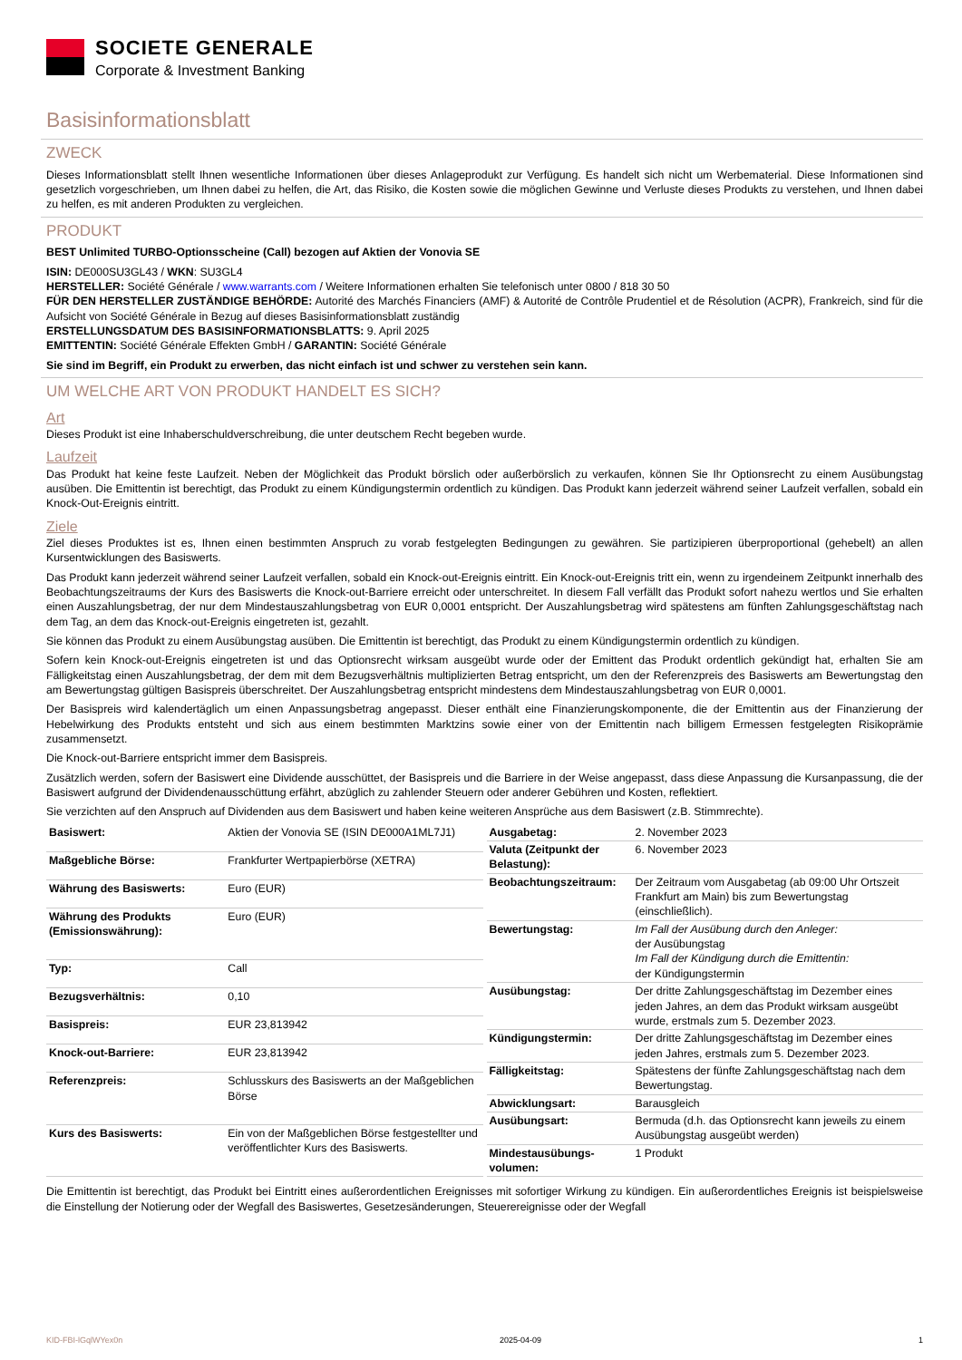SOCIETE GENERALE
Corporate & Investment Banking
Basisinformationsblatt
ZWECK
Dieses Informationsblatt stellt Ihnen wesentliche Informationen über dieses Anlageprodukt zur Verfügung. Es handelt sich nicht um Werbematerial. Diese Informationen sind gesetzlich vorgeschrieben, um Ihnen dabei zu helfen, die Art, das Risiko, die Kosten sowie die möglichen Gewinne und Verluste dieses Produkts zu verstehen, und Ihnen dabei zu helfen, es mit anderen Produkten zu vergleichen.
PRODUKT
BEST Unlimited TURBO-Optionsscheine (Call) bezogen auf Aktien der Vonovia SE
ISIN: DE000SU3GL43 / WKN: SU3GL4
HERSTELLER: Société Générale / www.warrants.com / Weitere Informationen erhalten Sie telefonisch unter 0800 / 818 30 50
FÜR DEN HERSTELLER ZUSTÄNDIGE BEHÖRDE: Autorité des Marchés Financiers (AMF) & Autorité de Contrôle Prudentiel et de Résolution (ACPR), Frankreich, sind für die Aufsicht von Société Générale in Bezug auf dieses Basisinformationsblatt zuständig
ERSTELLUNGSDATUM DES BASISINFORMATIONSBLATTS: 9. April 2025
EMITTENTIN: Société Générale Effekten GmbH / GARANTIN: Société Générale
Sie sind im Begriff, ein Produkt zu erwerben, das nicht einfach ist und schwer zu verstehen sein kann.
UM WELCHE ART VON PRODUKT HANDELT ES SICH?
Art
Dieses Produkt ist eine Inhaberschuldverschreibung, die unter deutschem Recht begeben wurde.
Laufzeit
Das Produkt hat keine feste Laufzeit. Neben der Möglichkeit das Produkt börslich oder außerbörslich zu verkaufen, können Sie Ihr Optionsrecht zu einem Ausübungstag ausüben. Die Emittentin ist berechtigt, das Produkt zu einem Kündigungstermin ordentlich zu kündigen. Das Produkt kann jederzeit während seiner Laufzeit verfallen, sobald ein Knock-Out-Ereignis eintritt.
Ziele
Ziel dieses Produktes ist es, Ihnen einen bestimmten Anspruch zu vorab festgelegten Bedingungen zu gewähren. Sie partizipieren überproportional (gehebelt) an allen Kursentwicklungen des Basiswerts.
Das Produkt kann jederzeit während seiner Laufzeit verfallen, sobald ein Knock-out-Ereignis eintritt. Ein Knock-out-Ereignis tritt ein, wenn zu irgendeinem Zeitpunkt innerhalb des Beobachtungszeitraums der Kurs des Basiswerts die Knock-out-Barriere erreicht oder unterschreitet. In diesem Fall verfällt das Produkt sofort nahezu wertlos und Sie erhalten einen Auszahlungsbetrag, der nur dem Mindestauszahlungsbetrag von EUR 0,0001 entspricht. Der Auszahlungsbetrag wird spätestens am fünften Zahlungsgeschäftstag nach dem Tag, an dem das Knock-out-Ereignis eingetreten ist, gezahlt.
Sie können das Produkt zu einem Ausübungstag ausüben. Die Emittentin ist berechtigt, das Produkt zu einem Kündigungstermin ordentlich zu kündigen.
Sofern kein Knock-out-Ereignis eingetreten ist und das Optionsrecht wirksam ausgeübt wurde oder der Emittent das Produkt ordentlich gekündigt hat, erhalten Sie am Fälligkeitstag einen Auszahlungsbetrag, der dem mit dem Bezugsverhältnis multiplizierten Betrag entspricht, um den der Referenzpreis des Basiswerts am Bewertungstag den am Bewertungstag gültigen Basispreis überschreitet. Der Auszahlungsbetrag entspricht mindestens dem Mindestauszahlungsbetrag von EUR 0,0001.
Der Basispreis wird kalendertäglich um einen Anpassungsbetrag angepasst. Dieser enthält eine Finanzierungskomponente, die der Emittentin aus der Finanzierung der Hebelwirkung des Produkts entsteht und sich aus einem bestimmten Marktzins sowie einer von der Emittentin nach billigem Ermessen festgelegten Risikoprämie zusammensetzt.
Die Knock-out-Barriere entspricht immer dem Basispreis.
Zusätzlich werden, sofern der Basiswert eine Dividende ausschüttet, der Basispreis und die Barriere in der Weise angepasst, dass diese Anpassung die Kursanpassung, die der Basiswert aufgrund der Dividendenausschüttung erfährt, abzüglich zu zahlender Steuern oder anderer Gebühren und Kosten, reflektiert.
Sie verzichten auf den Anspruch auf Dividenden aus dem Basiswert und haben keine weiteren Ansprüche aus dem Basiswert (z.B. Stimmrechte).
| Basiswert: | Aktien der Vonovia SE (ISIN DE000A1ML7J1) |
| Maßgebliche Börse: | Frankfurter Wertpapierbörse (XETRA) |
| Währung des Basiswerts: | Euro (EUR) |
| Währung des Produkts (Emissionswährung): | Euro (EUR) |
| Typ: | Call |
| Bezugsverhältnis: | 0,10 |
| Basispreis: | EUR 23,813942 |
| Knock-out-Barriere: | EUR 23,813942 |
| Referenzpreis: | Schlusskurs des Basiswerts an der Maßgeblichen Börse |
| Kurs des Basiswerts: | Ein von der Maßgeblichen Börse festgestellter und veröffentlichter Kurs des Basiswerts. |
| Ausgabetag: | 2. November 2023 |
| Valuta (Zeitpunkt der Belastung): | 6. November 2023 |
| Beobachtungszeitraum: | Der Zeitraum vom Ausgabetag (ab 09:00 Uhr Ortszeit Frankfurt am Main) bis zum Bewertungstag (einschließlich). |
| Bewertungstag: | Im Fall der Ausübung durch den Anleger: der Ausübungstag Im Fall der Kündigung durch die Emittentin: der Kündigungstermin |
| Ausübungstag: | Der dritte Zahlungsgeschäftstag im Dezember eines jeden Jahres, an dem das Produkt wirksam ausgeübt wurde, erstmals zum 5. Dezember 2023. |
| Kündigungstermin: | Der dritte Zahlungsgeschäftstag im Dezember eines jeden Jahres, erstmals zum 5. Dezember 2023. |
| Fälligkeitstag: | Spätestens der fünfte Zahlungsgeschäftstag nach dem Bewertungstag. |
| Abwicklungsart: | Barausgleich |
| Ausübungsart: | Bermuda (d.h. das Optionsrecht kann jeweils zu einem Ausübungstag ausgeübt werden) |
| Mindestausübungs-volumen: | 1 Produkt |
Die Emittentin ist berechtigt, das Produkt bei Eintritt eines außerordentlichen Ereignisses mit sofortiger Wirkung zu kündigen. Ein außerordentliches Ereignis ist beispielsweise die Einstellung der Notierung oder der Wegfall des Basiswertes, Gesetzesänderungen, Steuerereignisse oder der Wegfall
KID-FBI-lGqlWYex0n 2025-04-09 1